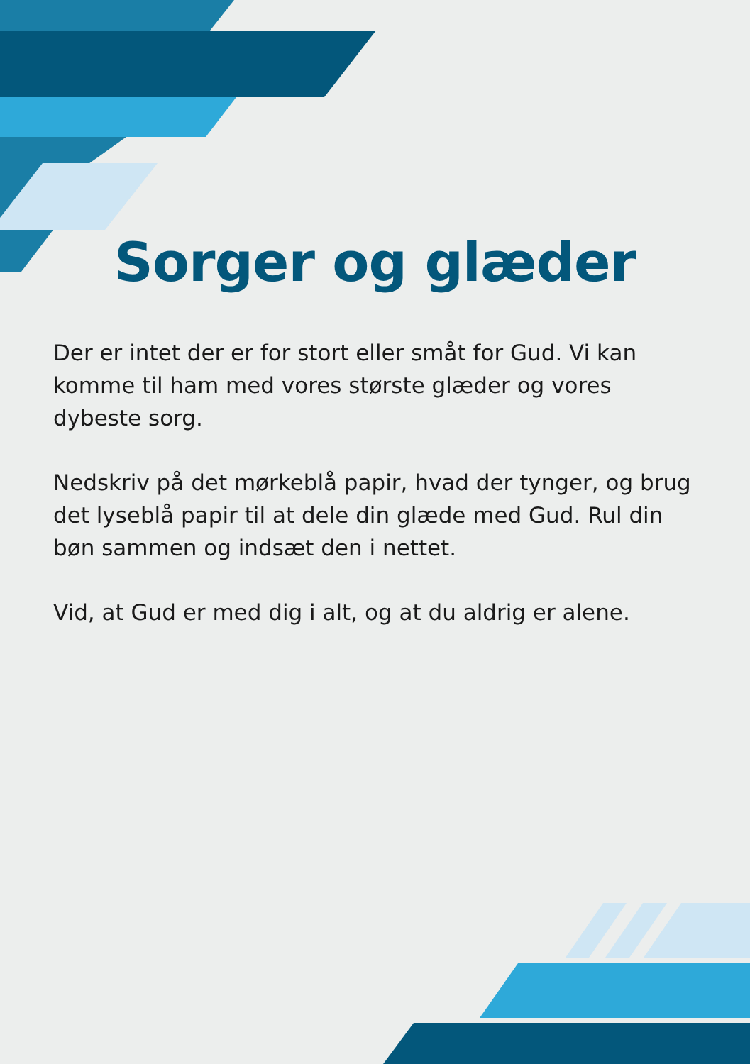Sorger og glæder
Der er intet der er for stort eller småt for Gud. Vi kan komme til ham med vores største glæder og vores dybeste sorg.
Nedskriv på det mørkeblå papir, hvad der tynger, og brug det lyseblå papir til at dele din glæde med Gud. Rul din bøn sammen og indsæt den i nettet.
Vid, at Gud er med dig i alt, og at du aldrig er alene.